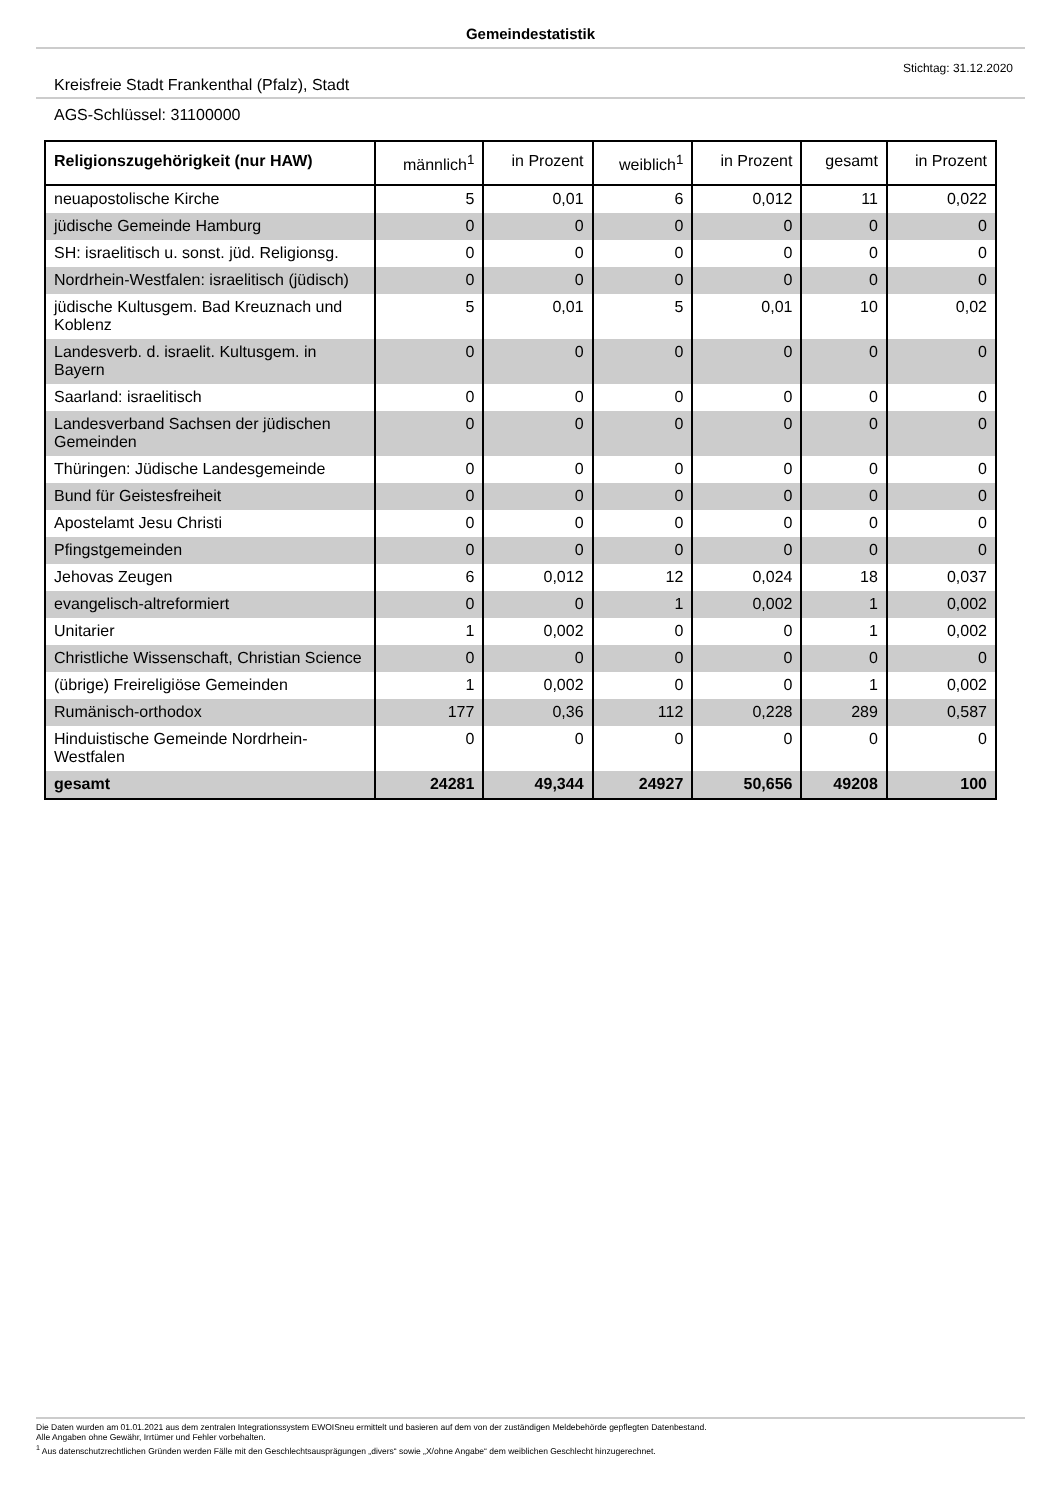Gemeindestatistik
Kreisfreie Stadt Frankenthal (Pfalz), Stadt
Stichtag: 31.12.2020
AGS-Schlüssel: 31100000
| Religionszugehörigkeit (nur HAW) | männlich<sup>1</sup> | in Prozent | weiblich<sup>1</sup> | in Prozent | gesamt | in Prozent |
| --- | --- | --- | --- | --- | --- | --- |
| neuapostolische Kirche | 5 | 0,01 | 6 | 0,012 | 11 | 0,022 |
| jüdische Gemeinde Hamburg | 0 | 0 | 0 | 0 | 0 | 0 |
| SH: israelitisch u. sonst. jüd. Religionsg. | 0 | 0 | 0 | 0 | 0 | 0 |
| Nordrhein-Westfalen: israelitisch (jüdisch) | 0 | 0 | 0 | 0 | 0 | 0 |
| jüdische Kultusgem. Bad Kreuznach und Koblenz | 5 | 0,01 | 5 | 0,01 | 10 | 0,02 |
| Landesverb. d. israelit. Kultusgem. in Bayern | 0 | 0 | 0 | 0 | 0 | 0 |
| Saarland: israelitisch | 0 | 0 | 0 | 0 | 0 | 0 |
| Landesverband Sachsen der jüdischen Gemeinden | 0 | 0 | 0 | 0 | 0 | 0 |
| Thüringen: Jüdische Landesgemeinde | 0 | 0 | 0 | 0 | 0 | 0 |
| Bund für Geistesfreiheit | 0 | 0 | 0 | 0 | 0 | 0 |
| Apostelamt Jesu Christi | 0 | 0 | 0 | 0 | 0 | 0 |
| Pfingstgemeinden | 0 | 0 | 0 | 0 | 0 | 0 |
| Jehovas Zeugen | 6 | 0,012 | 12 | 0,024 | 18 | 0,037 |
| evangelisch-altreformiert | 0 | 0 | 1 | 0,002 | 1 | 0,002 |
| Unitarier | 1 | 0,002 | 0 | 0 | 1 | 0,002 |
| Christliche Wissenschaft, Christian Science | 0 | 0 | 0 | 0 | 0 | 0 |
| (übrige) Freireligiöse Gemeinden | 1 | 0,002 | 0 | 0 | 1 | 0,002 |
| Rumänisch-orthodox | 177 | 0,36 | 112 | 0,228 | 289 | 0,587 |
| Hinduistische Gemeinde Nordrhein-Westfalen | 0 | 0 | 0 | 0 | 0 | 0 |
| gesamt | 24281 | 49,344 | 24927 | 50,656 | 49208 | 100 |
Die Daten wurden am 01.01.2021 aus dem zentralen Integrationssystem EWOISneu ermittelt und basieren auf dem von der zuständigen Meldebehörde gepflegten Datenbestand.
Alle Angaben ohne Gewähr, Irrtümer und Fehler vorbehalten.
<sup>1</sup> Aus datenschutzrechtlichen Gründen werden Fälle mit den Geschlechtsausprägungen „divers“ sowie „X/ohne Angabe“ dem weiblichen Geschlecht hinzugerechnet.